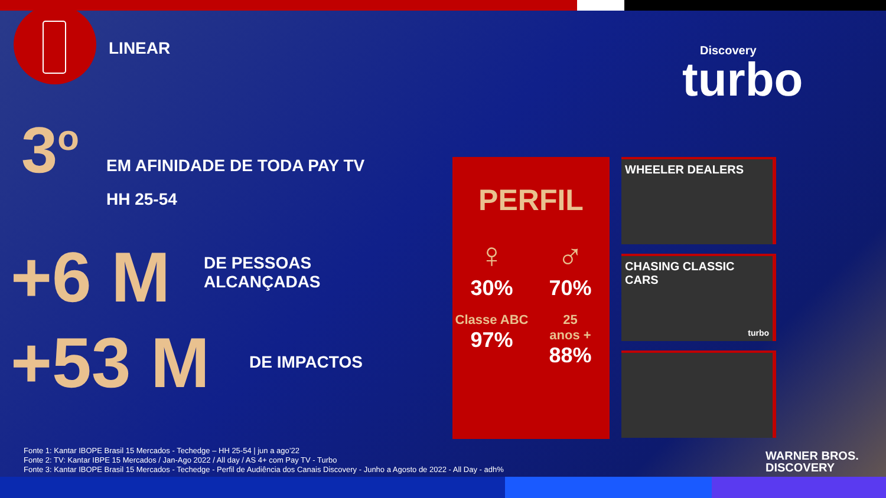LINEAR
Discovery
turbo
3<sup>o</sup>
EM AFINIDADE DE TODA PAY TV
HH 25-54
+6 M
DE PESSOAS
ALCANÇADAS
+53 M
DE IMPACTOS
PERFIL
♀
30%
♂
70%
Classe ABC
97%
25
anos +
88%
WHEELER DEALERS
CHASING CLASSIC CARS
turbo
Fonte 1: Kantar IBOPE Brasil 15 Mercados - Techedge – HH 25-54 | jun a ago’22
Fonte 2: TV: Kantar IBPE 15 Mercados / Jan-Ago 2022 / All day / AS 4+ com Pay TV - Turbo
Fonte 3: Kantar IBOPE Brasil 15 Mercados - Techedge - Perfil de Audiência dos Canais Discovery - Junho a Agosto de 2022 - All Day - adh%
WARNER BROS.
DISCOVERY